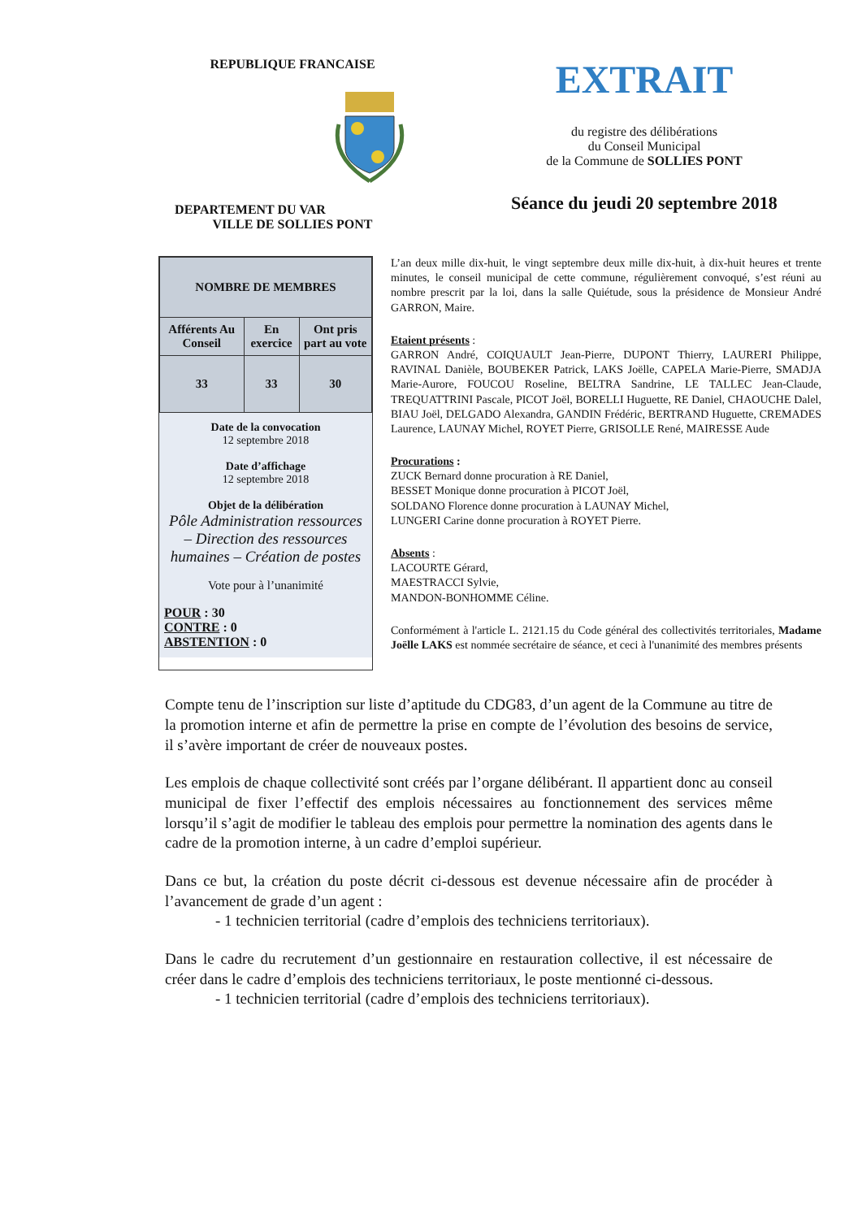REPUBLIQUE FRANCAISE
DEPARTEMENT DU VAR VILLE DE SOLLIES PONT
EXTRAIT
du registre des délibérations
du Conseil Municipal
de la Commune de SOLLIES PONT
Séance du jeudi 20 septembre 2018
| NOMBRE DE MEMBRES | | |
| --- | --- | --- |
| Afférents Au Conseil | En exercice | Ont pris part au vote |
| 33 | 33 | 30 |
Date de la convocation
12 septembre 2018
Date d’affichage
12 septembre 2018
Objet de la délibération
Pôle Administration ressources – Direction des ressources humaines – Création de postes
Vote pour à l’unanimité
POUR : 30
CONTRE : 0
ABSTENTION : 0
L’an deux mille dix-huit, le vingt septembre deux mille dix-huit, à dix-huit heures et trente minutes, le conseil municipal de cette commune, régulièrement convoqué, s’est réuni au nombre prescrit par la loi, dans la salle Quiétude, sous la présidence de Monsieur André GARRON, Maire.
Etaient présents :
GARRON André, COIQUAULT Jean-Pierre, DUPONT Thierry, LAURERI Philippe, RAVINAL Danièle, BOUBEKER Patrick, LAKS Joëlle, CAPELA Marie-Pierre, SMADJA Marie-Aurore, FOUCOU Roseline, BELTRA Sandrine, LE TALLEC Jean-Claude, TREQUATTRINI Pascale, PICOT Joël, BORELLI Huguette, RE Daniel, CHAOUCHE Dalel, BIAU Joël, DELGADO Alexandra, GANDIN Frédéric, BERTRAND Huguette, CREMADES Laurence, LAUNAY Michel, ROYET Pierre, GRISOLLE René, MAIRESSE Aude
Procurations :
ZUCK Bernard donne procuration à RE Daniel,
BESSET Monique donne procuration à PICOT Joël,
SOLDANO Florence donne procuration à LAUNAY Michel,
LUNGERI Carine donne procuration à ROYET Pierre.
Absents :
LACOURTE Gérard,
MAESTRACCI Sylvie,
MANDON-BONHOMME Céline.
Conformément à l'article L. 2121.15 du Code général des collectivités territoriales, Madame Joëlle LAKS est nommée secrétaire de séance, et ceci à l'unanimité des membres présents
Compte tenu de l’inscription sur liste d’aptitude du CDG83, d’un agent de la Commune au titre de la promotion interne et afin de permettre la prise en compte de l’évolution des besoins de service, il s’avère important de créer de nouveaux postes.
Les emplois de chaque collectivité sont créés par l’organe délibérant. Il appartient donc au conseil municipal de fixer l’effectif des emplois nécessaires au fonctionnement des services même lorsqu’il s’agit de modifier le tableau des emplois pour permettre la nomination des agents dans le cadre de la promotion interne, à un cadre d’emploi supérieur.
Dans ce but, la création du poste décrit ci-dessous est devenue nécessaire afin de procéder à l’avancement de grade d’un agent :
- 1 technicien territorial (cadre d’emplois des techniciens territoriaux).
Dans le cadre du recrutement d’un gestionnaire en restauration collective, il est nécessaire de créer dans le cadre d’emplois des techniciens territoriaux, le poste mentionné ci-dessous.
- 1 technicien territorial (cadre d’emplois des techniciens territoriaux).